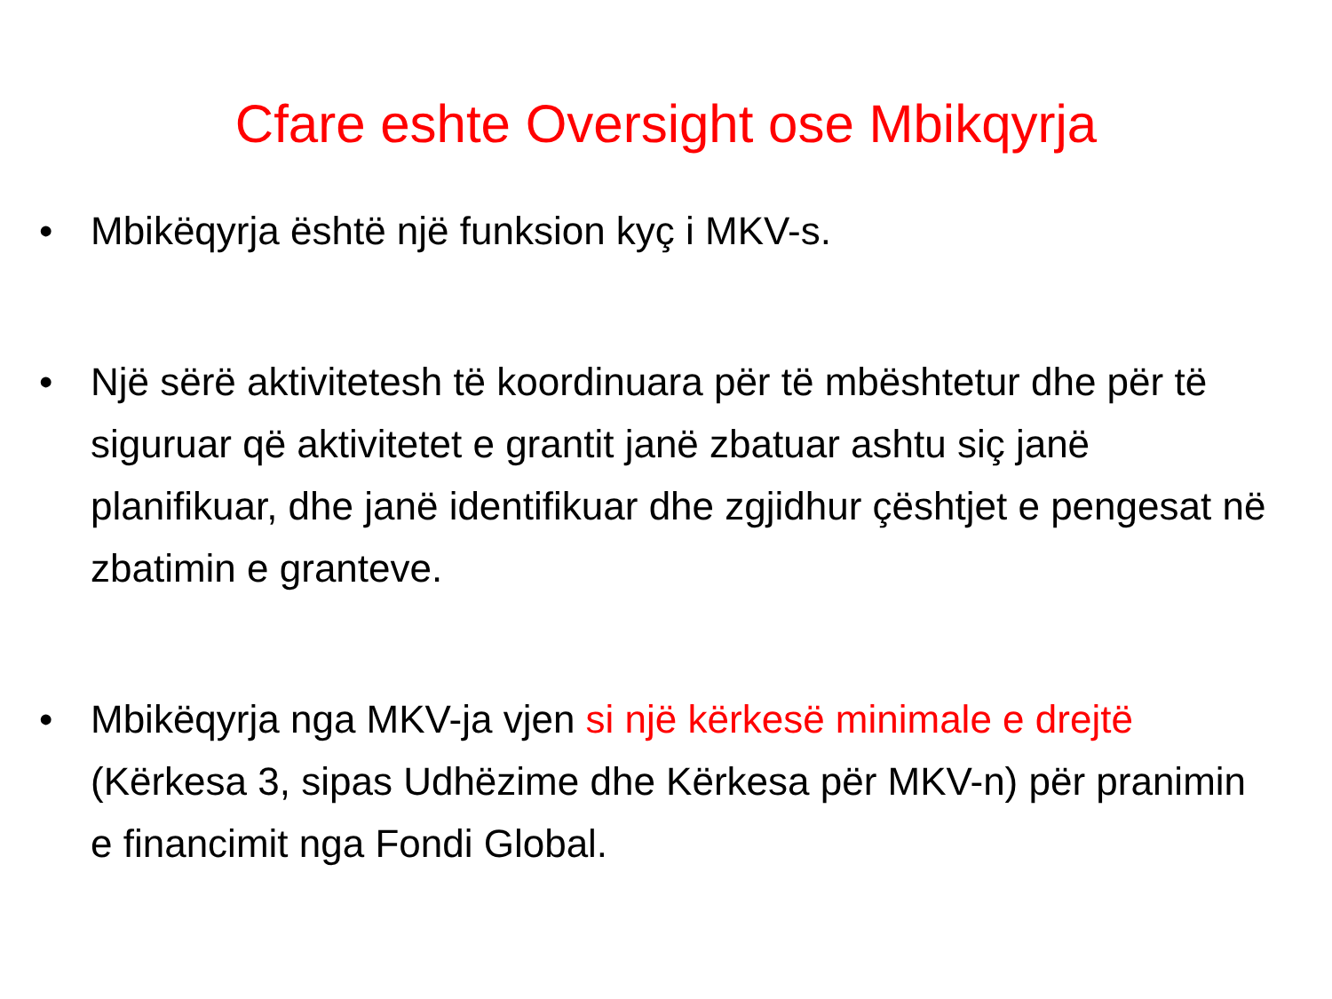Cfare eshte Oversight ose Mbikqyrja
• Mbikëqyrja është një funksion kyç i MKV-s.
• Një sërë aktivitetesh të koordinuara për të mbështetur dhe për të siguruar që aktivitetet e grantit janë zbatuar ashtu siç janë planifikuar, dhe janë identifikuar dhe zgjidhur çështjet e pengesat në zbatimin e granteve.
• Mbikëqyrja nga MKV-ja vjen si një kërkesë minimale e drejtë (Kërkesa 3, sipas Udhëzime dhe Kërkesa për MKV-n) për pranimin e financimit nga Fondi Global.